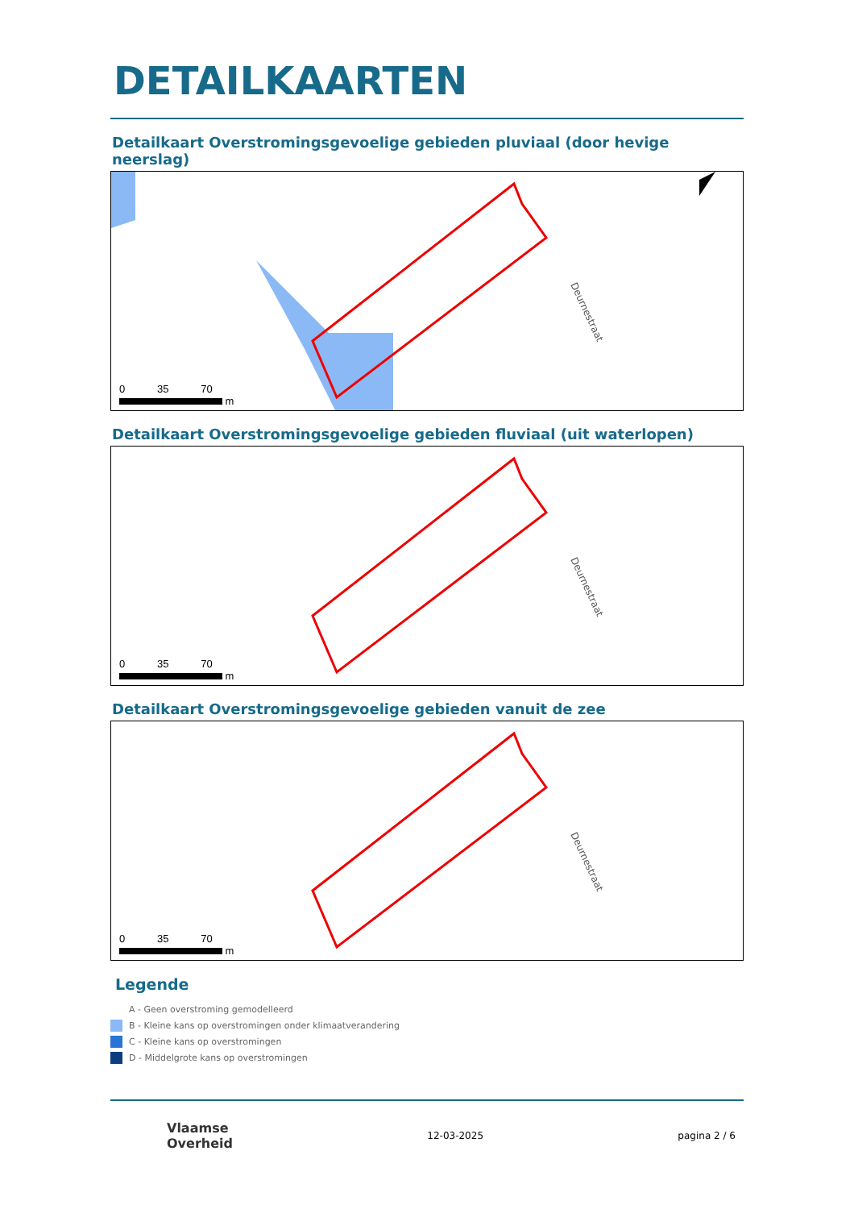DETAILKAARTEN
Detailkaart Overstromingsgevoelige gebieden pluviaal (door hevige neerslag)
Deurnestraat
0 35 70
m
Detailkaart Overstromingsgevoelige gebieden fluviaal (uit waterlopen)
Deurnestraat
0 35 70
m
Detailkaart Overstromingsgevoelige gebieden vanuit de zee
Deurnestraat
0 35 70
m
Legende
A - Geen overstroming gemodelleerd
B - Kleine kans op overstromingen onder klimaatverandering
C - Kleine kans op overstromingen
D - Middelgrote kans op overstromingen
Vlaamse
Overheid
12-03-2025 pagina 2 / 6